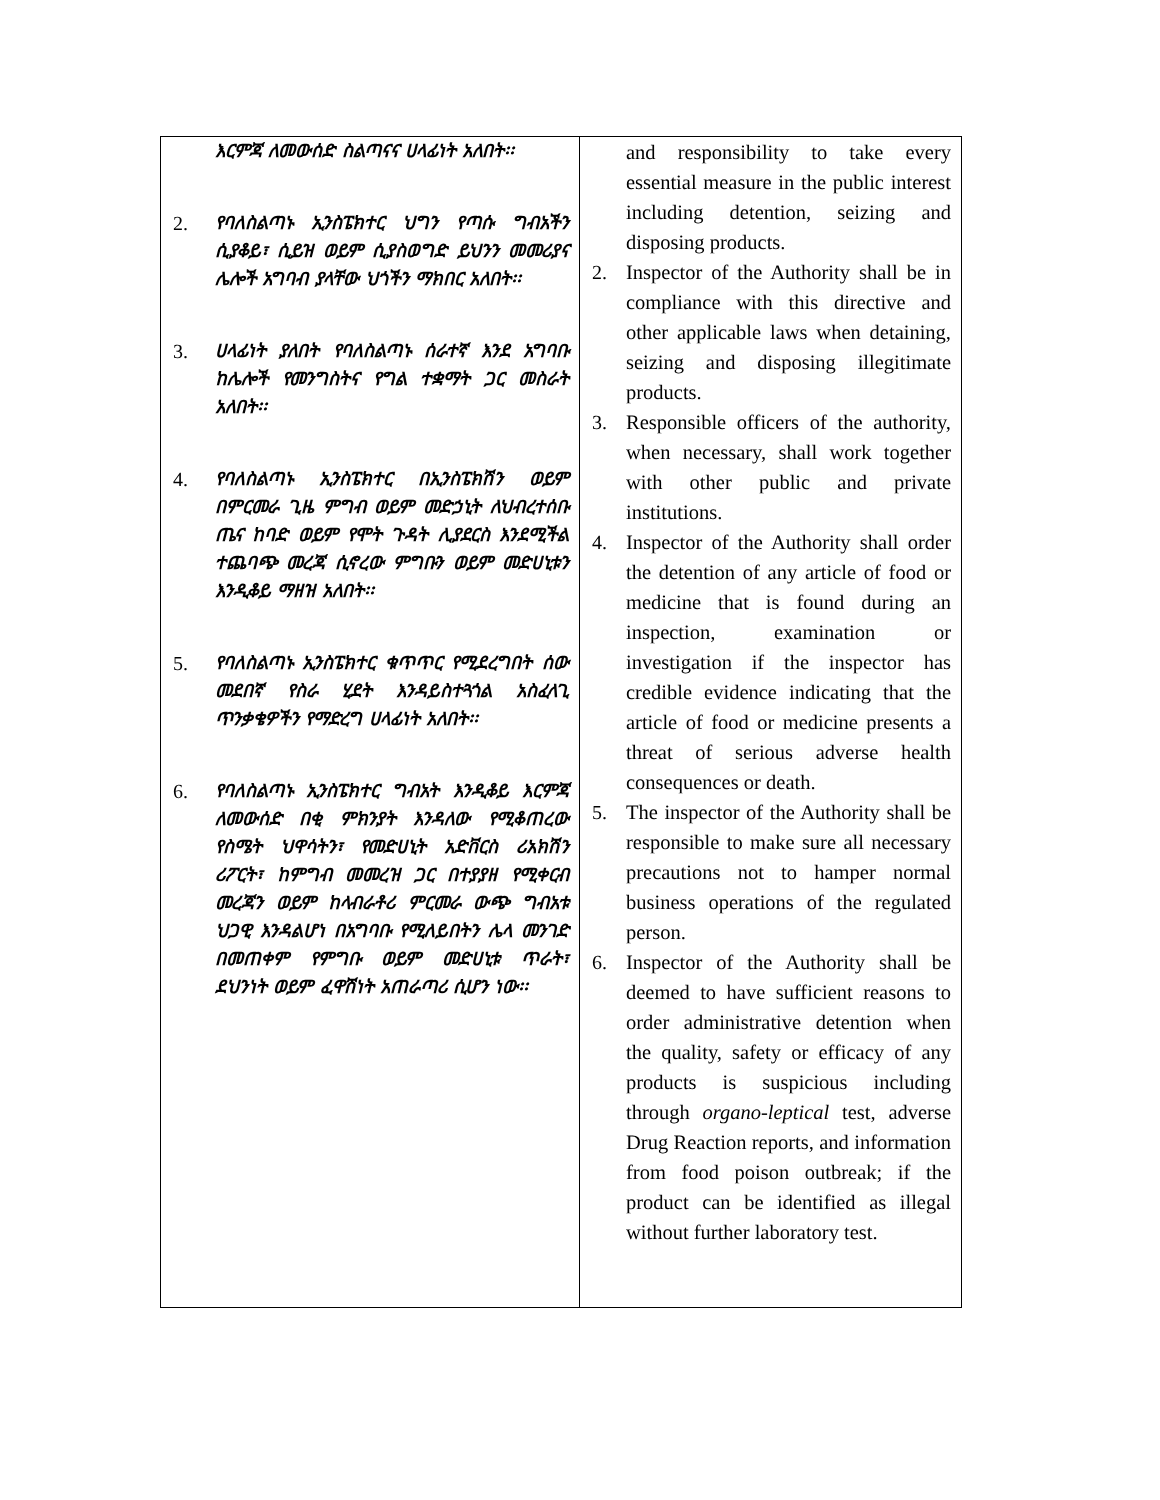| እርምጃ ለመውሰድ ስልጣናና ሀላፊነት አለበት፡፡ 2. የባለስልጣኑ ኢንስፔክተር ህግን የጣሱ ግብአችን ሲያቆይ፣ ሲይዝ ወይም ሲያስወግድ ይህንን መመሪያና ሌሎች አግባብ ያላቸው ህጎችን ማክበር አለበት፡፡ 3. ሀላፊነት ያለበት የባለስልጣኑ ሰራተኛ እንደ አግባቡ ከሌሎች የመንግስትና የግል ተቋማት ጋር መስራት አለበት፡፡ 4. የባለስልጣኑ ኢንስፔክተር በኢንስፔክሽን ወይም በምርመራ ጊዜ ምግብ ወይም መድኃኒት ለህብረተሰቡ ጤና ከባድ ወይም የሞት ጉዳት ሊያደርስ እንደሚችል ተጨባጭ መረጃ ሲኖረው ምግቡን ወይም መድሀኒቱን እንዲቆይ ማዘዝ አለበት፡፡ 5. የባለስልጣኑ ኢንስፔክተር ቁጥጥር የሚደረግበት ሰው መደበኛ የስራ ሂደት እንዳይስተጓጎል አስፈላጊ ጥንቃቄዎችን የማድረግ ሀላፊነት አለበት፡፡ 6. የባለስልጣኑ ኢንስፔክተር ግብአት እንዲቆይ እርምጃ ለመውሰድ በቂ ምክንያት እንዳለው የሚቆጠረው የስሜት ህዋሳትን፣ የመድሀኒት አድቨርስ ሪአክሽን ሪፖርት፣ ከምግብ መመረዝ ጋር በተያያዘ የሚቀርብ መረጃን ወይም ከላብራቶሪ ምርመራ ውጭ ግብአቱ ህጋዊ እንዳልሆነ በአግባቡ የሚለይበትን ሌላ መንገድ በመጠቀም የምግቡ ወይም መድሀኒቱ ጥራት፣ ደህንነት ወይም ፈዋሽነት አጠራጣሪ ሲሆን ነው፡፡ | and responsibility to take every essential measure in the public interest including detention, seizing and disposing products. 2. Inspector of the Authority shall be in compliance with this directive and other applicable laws when detaining, seizing and disposing illegitimate products. 3. Responsible officers of the authority, when necessary, shall work together with other public and private institutions. 4. Inspector of the Authority shall order the detention of any article of food or medicine that is found during an inspection, examination or investigation if the inspector has credible evidence indicating that the article of food or medicine presents a threat of serious adverse health consequences or death. 5. The inspector of the Authority shall be responsible to make sure all necessary precautions not to hamper normal business operations of the regulated person. 6. Inspector of the Authority shall be deemed to have sufficient reasons to order administrative detention when the quality, safety or efficacy of any products is suspicious including through organo-leptical test, adverse Drug Reaction reports, and information from food poison outbreak; if the product can be identified as illegal without further laboratory test. |